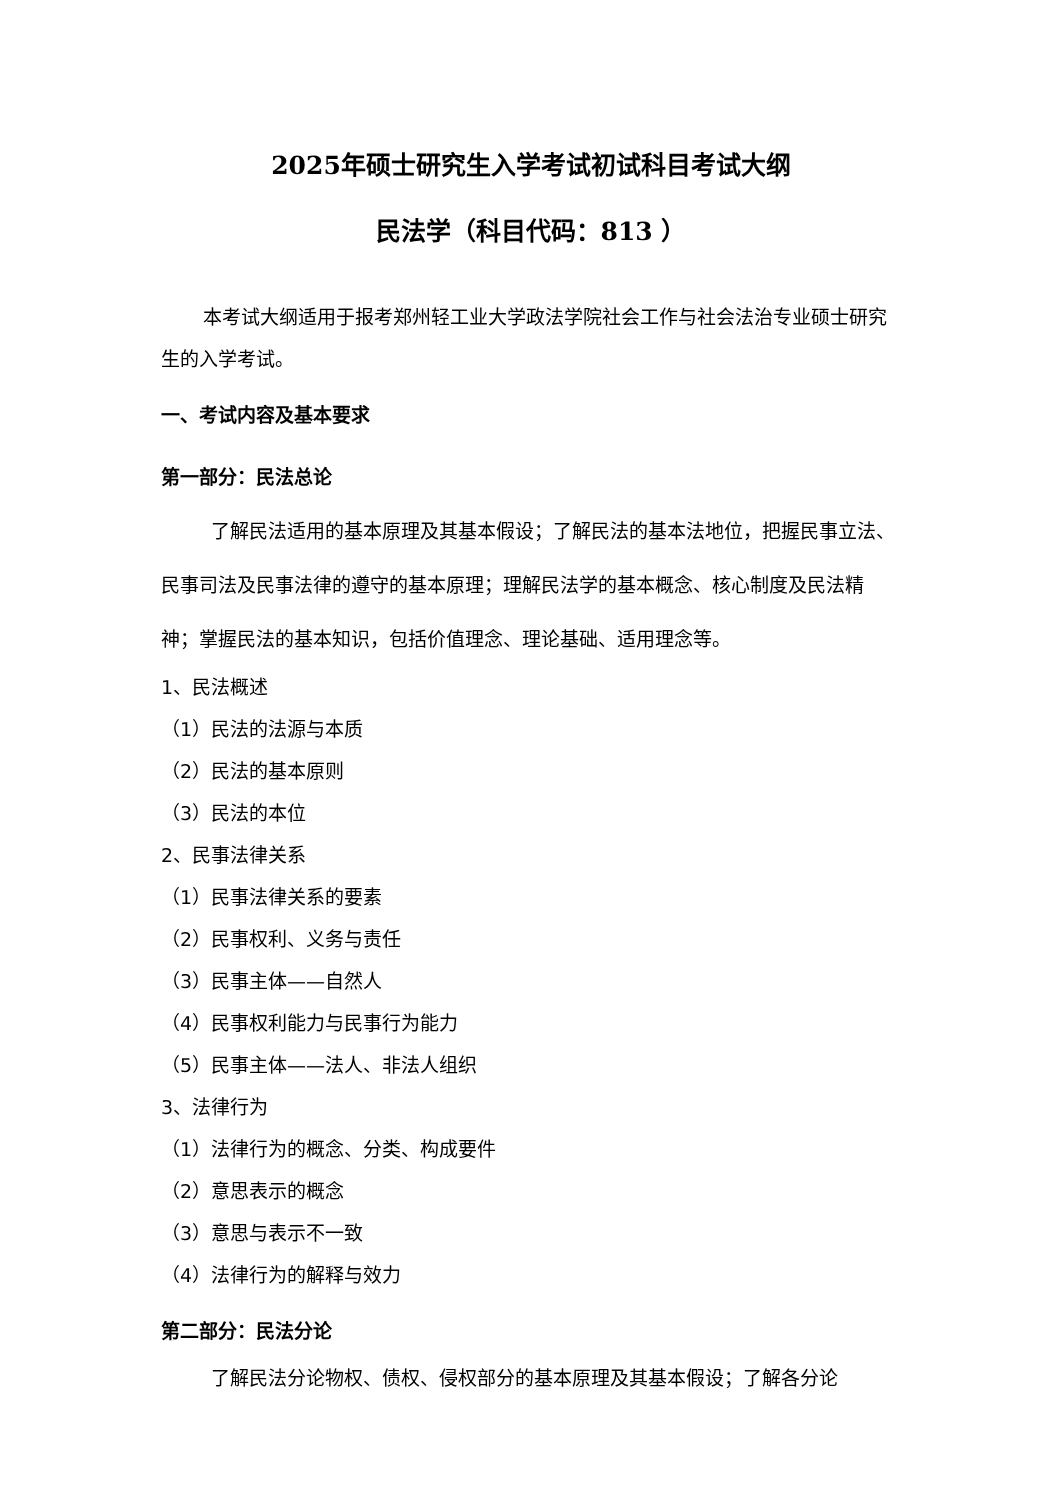2025年硕士研究生入学考试初试科目考试大纲
民法学（科目代码：813 ）
本考试大纲适用于报考郑州轻工业大学政法学院社会工作与社会法治专业硕士研究生的入学考试。
一、考试内容及基本要求
第一部分：民法总论
了解民法适用的基本原理及其基本假设；了解民法的基本法地位，把握民事立法、民事司法及民事法律的遵守的基本原理；理解民法学的基本概念、核心制度及民法精神；掌握民法的基本知识，包括价值理念、理论基础、适用理念等。
1、民法概述
（1）民法的法源与本质
（2）民法的基本原则
（3）民法的本位
2、民事法律关系
（1）民事法律关系的要素
（2）民事权利、义务与责任
（3）民事主体——自然人
（4）民事权利能力与民事行为能力
（5）民事主体——法人、非法人组织
3、法律行为
（1）法律行为的概念、分类、构成要件
（2）意思表示的概念
（3）意思与表示不一致
（4）法律行为的解释与效力
第二部分：民法分论
了解民法分论物权、债权、侵权部分的基本原理及其基本假设；了解各分论